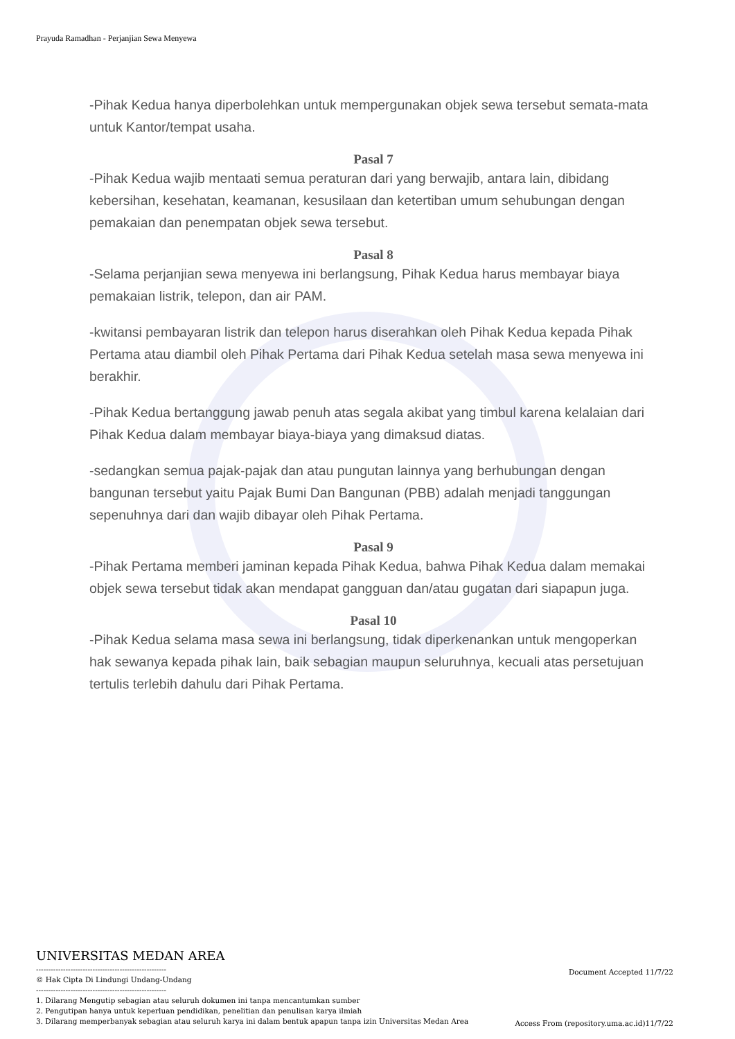Prayuda Ramadhan - Perjanjian Sewa Menyewa
-Pihak Kedua hanya diperbolehkan untuk mempergunakan objek sewa tersebut semata-mata untuk Kantor/tempat usaha.
Pasal 7
-Pihak Kedua wajib mentaati semua peraturan dari yang berwajib, antara lain, dibidang kebersihan, kesehatan, keamanan, kesusilaan dan ketertiban umum sehubungan dengan pemakaian dan penempatan objek sewa tersebut.
Pasal 8
-Selama perjanjian sewa menyewa ini berlangsung, Pihak Kedua harus membayar biaya pemakaian listrik, telepon, dan air PAM.
-kwitansi pembayaran listrik dan telepon harus diserahkan oleh Pihak Kedua kepada Pihak Pertama atau diambil oleh Pihak Pertama dari Pihak Kedua setelah masa sewa menyewa ini berakhir.
-Pihak Kedua bertanggung jawab penuh atas segala akibat yang timbul karena kelalaian dari Pihak Kedua dalam membayar biaya-biaya yang dimaksud diatas.
-sedangkan semua pajak-pajak dan atau pungutan lainnya yang berhubungan dengan bangunan tersebut yaitu Pajak Bumi Dan Bangunan (PBB) adalah menjadi tanggungan sepenuhnya dari dan wajib dibayar oleh Pihak Pertama.
Pasal 9
-Pihak Pertama memberi jaminan kepada Pihak Kedua, bahwa Pihak Kedua dalam memakai objek sewa tersebut tidak akan mendapat gangguan dan/atau gugatan dari siapapun juga.
Pasal 10
-Pihak Kedua selama masa sewa ini berlangsung, tidak diperkenankan untuk mengoperkan hak sewanya kepada pihak lain, baik sebagian maupun seluruhnya, kecuali atas persetujuan tertulis terlebih dahulu dari Pihak Pertama.
UNIVERSITAS MEDAN AREA
-----------------------------------------------------
© Hak Cipta Di Lindungi Undang-Undang
-----------------------------------------------------
1. Dilarang Mengutip sebagian atau seluruh dokumen ini tanpa mencantumkan sumber
2. Pengutipan hanya untuk keperluan pendidikan, penelitian dan penulisan karya ilmiah
3. Dilarang memperbanyak sebagian atau seluruh karya ini dalam bentuk apapun tanpa izin Universitas Medan Area
Document Accepted 11/7/22
Access From (repository.uma.ac.id)11/7/22